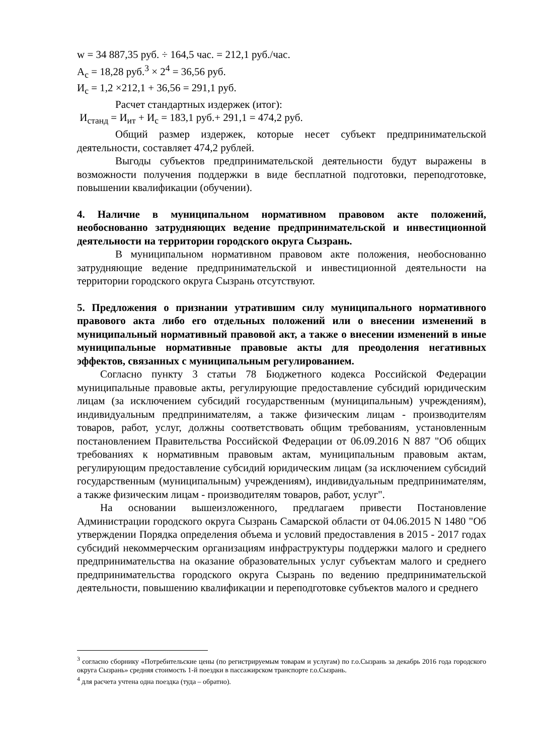w = 34 887,35 руб. ÷ 164,5 час. = 212,1 руб./час.
А<sub>с</sub> = 18,28 руб.<sup>3</sup> × 2<sup>4</sup> = 36,56 руб.
И<sub>с</sub> = 1,2 ×212,1 + 36,56 = 291,1 руб.
Расчет стандартных издержек (итог):
И<sub>станд</sub> = И<sub>ит</sub> + И<sub>с</sub> = 183,1 руб.+ 291,1 = 474,2 руб.
Общий размер издержек, которые несет субъект предпринимательской деятельности, составляет 474,2 рублей.
Выгоды субъектов предпринимательской деятельности будут выражены в возможности получения поддержки в виде бесплатной подготовки, переподготовке, повышении квалификации (обучении).
4. Наличие в муниципальном нормативном правовом акте положений, необоснованно затрудняющих ведение предпринимательской и инвестиционной деятельности на территории городского округа Сызрань.
В муниципальном нормативном правовом акте положения, необоснованно затрудняющие ведение предпринимательской и инвестиционной деятельности на территории городского округа Сызрань отсутствуют.
5. Предложения о признании утратившим силу муниципального нормативного правового акта либо его отдельных положений или о внесении изменений в муниципальный нормативный правовой акт, а также о внесении изменений в иные муниципальные нормативные правовые акты для преодоления негативных эффектов, связанных с муниципальным регулированием.
Согласно пункту 3 статьи 78 Бюджетного кодекса Российской Федерации муниципальные правовые акты, регулирующие предоставление субсидий юридическим лицам (за исключением субсидий государственным (муниципальным) учреждениям), индивидуальным предпринимателям, а также физическим лицам - производителям товаров, работ, услуг, должны соответствовать общим требованиям, установленным постановлением Правительства Российской Федерации от 06.09.2016 N 887 "Об общих требованиях к нормативным правовым актам, муниципальным правовым актам, регулирующим предоставление субсидий юридическим лицам (за исключением субсидий государственным (муниципальным) учреждениям), индивидуальным предпринимателям, а также физическим лицам - производителям товаров, работ, услуг".
На основании вышеизложенного, предлагаем привести Постановление Администрации городского округа Сызрань Самарской области от 04.06.2015 N 1480 "Об утверждении Порядка определения объема и условий предоставления в 2015 - 2017 годах субсидий некоммерческим организациям инфраструктуры поддержки малого и среднего предпринимательства на оказание образовательных услуг субъектам малого и среднего предпринимательства городского округа Сызрань по ведению предпринимательской деятельности, повышению квалификации и переподготовке субъектов малого и среднего
<sup>3</sup> согласно сборнику «Потребительские цены (по регистрируемым товарам и услугам) по г.о.Сызрань за декабрь 2016 года городского округа Сызрань» средняя стоимость 1-й поездки в пассажирском транспорте г.о.Сызрань.
<sup>4</sup> для расчета учтена одна поездка (туда – обратно).